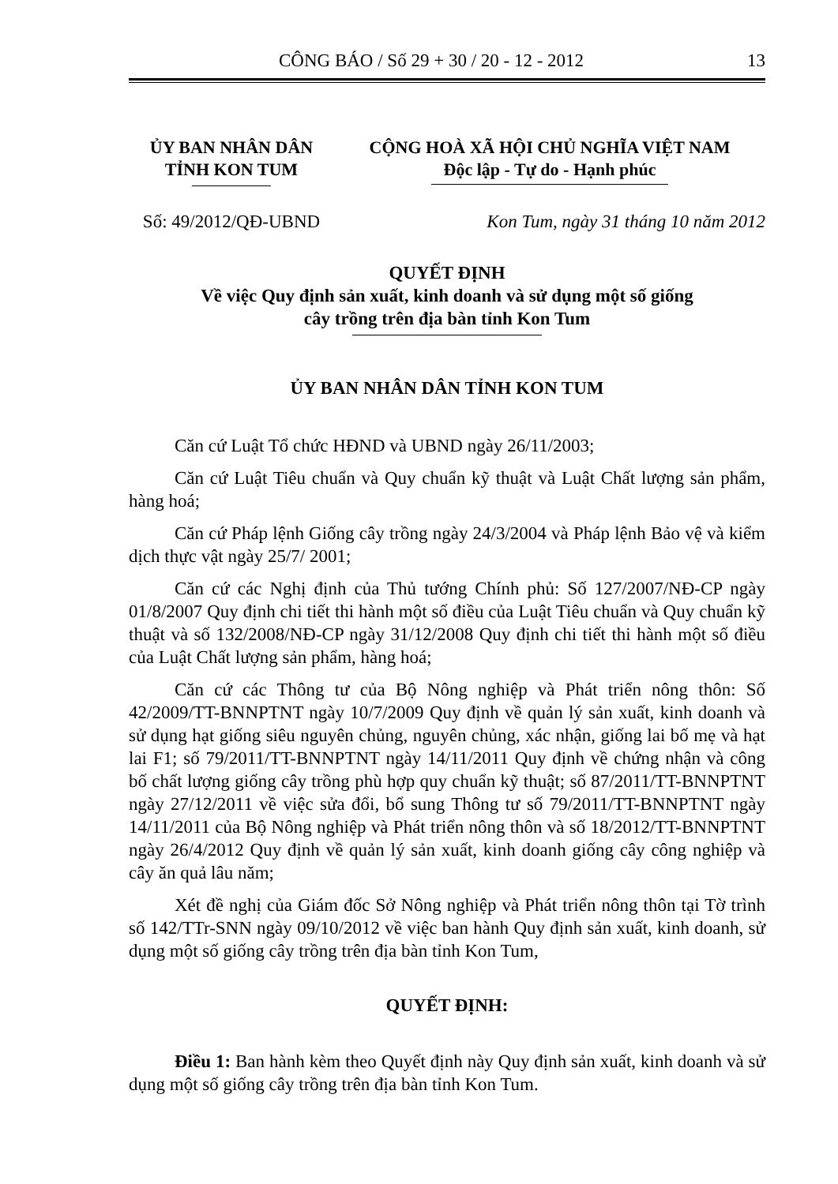CÔNG BÁO / Số 29 + 30 / 20 - 12 - 2012 13
ỦY BAN NHÂN DÂN
TỈNH KON TUM
CỘNG HOÀ XÃ HỘI CHỦ NGHĨA VIỆT NAM
Độc lập - Tự do - Hạnh phúc
Số: 49/2012/QĐ-UBND
Kon Tum, ngày 31 tháng 10 năm 2012
QUYẾT ĐỊNH
Về việc Quy định sản xuất, kinh doanh và sử dụng một số giống
cây trồng trên địa bàn tỉnh Kon Tum
ỦY BAN NHÂN DÂN TỈNH KON TUM
Căn cứ Luật Tổ chức HĐND và UBND ngày 26/11/2003;
Căn cứ Luật Tiêu chuẩn và Quy chuẩn kỹ thuật và Luật Chất lượng sản phẩm, hàng hoá;
Căn cứ Pháp lệnh Giống cây trồng ngày 24/3/2004 và Pháp lệnh Bảo vệ và kiểm dịch thực vật ngày 25/7/ 2001;
Căn cứ các Nghị định của Thủ tướng Chính phủ: Số 127/2007/NĐ-CP ngày 01/8/2007 Quy định chi tiết thi hành một số điều của Luật Tiêu chuẩn và Quy chuẩn kỹ thuật và số 132/2008/NĐ-CP ngày 31/12/2008 Quy định chi tiết thi hành một số điều của Luật Chất lượng sản phẩm, hàng hoá;
Căn cứ các Thông tư của Bộ Nông nghiệp và Phát triển nông thôn: Số 42/2009/TT-BNNPTNT ngày 10/7/2009 Quy định về quản lý sản xuất, kinh doanh và sử dụng hạt giống siêu nguyên chủng, nguyên chủng, xác nhận, giống lai bố mẹ và hạt lai F1; số 79/2011/TT-BNNPTNT ngày 14/11/2011 Quy định về chứng nhận và công bố chất lượng giống cây trồng phù hợp quy chuẩn kỹ thuật; số 87/2011/TT-BNNPTNT ngày 27/12/2011 về việc sửa đổi, bổ sung Thông tư số 79/2011/TT-BNNPTNT ngày 14/11/2011 của Bộ Nông nghiệp và Phát triển nông thôn và số 18/2012/TT-BNNPTNT ngày 26/4/2012 Quy định về quản lý sản xuất, kinh doanh giống cây công nghiệp và cây ăn quả lâu năm;
Xét đề nghị của Giám đốc Sở Nông nghiệp và Phát triển nông thôn tại Tờ trình số 142/TTr-SNN ngày 09/10/2012 về việc ban hành Quy định sản xuất, kinh doanh, sử dụng một số giống cây trồng trên địa bàn tỉnh Kon Tum,
QUYẾT ĐỊNH:
Điều 1: Ban hành kèm theo Quyết định này Quy định sản xuất, kinh doanh và sử dụng một số giống cây trồng trên địa bàn tỉnh Kon Tum.